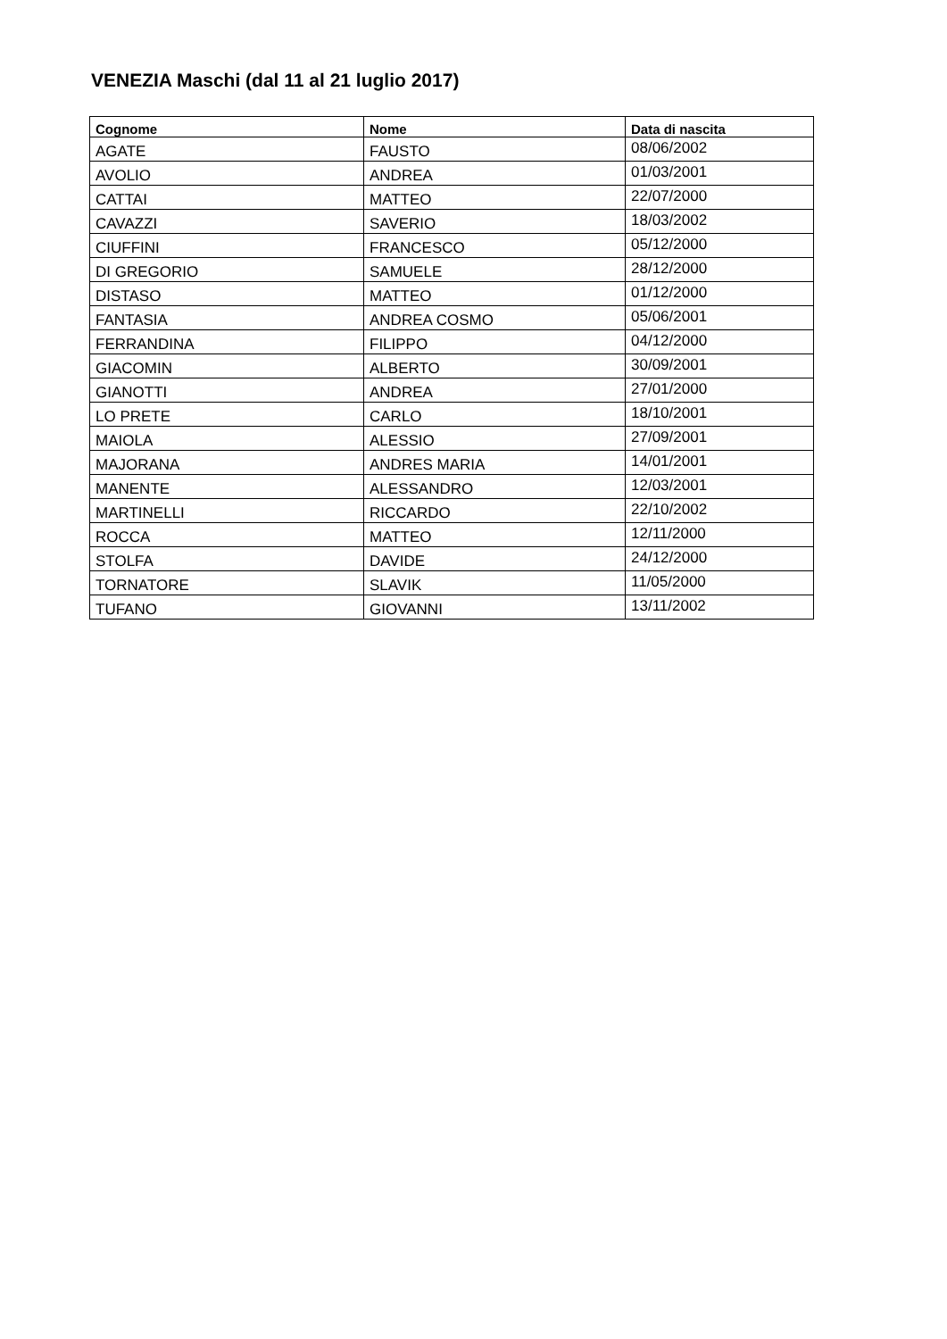VENEZIA Maschi (dal 11 al 21 luglio 2017)
| Cognome | Nome | Data di nascita |
| --- | --- | --- |
| AGATE | FAUSTO | 08/06/2002 |
| AVOLIO | ANDREA | 01/03/2001 |
| CATTAI | MATTEO | 22/07/2000 |
| CAVAZZI | SAVERIO | 18/03/2002 |
| CIUFFINI | FRANCESCO | 05/12/2000 |
| DI GREGORIO | SAMUELE | 28/12/2000 |
| DISTASO | MATTEO | 01/12/2000 |
| FANTASIA | ANDREA COSMO | 05/06/2001 |
| FERRANDINA | FILIPPO | 04/12/2000 |
| GIACOMIN | ALBERTO | 30/09/2001 |
| GIANOTTI | ANDREA | 27/01/2000 |
| LO PRETE | CARLO | 18/10/2001 |
| MAIOLA | ALESSIO | 27/09/2001 |
| MAJORANA | ANDRES MARIA | 14/01/2001 |
| MANENTE | ALESSANDRO | 12/03/2001 |
| MARTINELLI | RICCARDO | 22/10/2002 |
| ROCCA | MATTEO | 12/11/2000 |
| STOLFA | DAVIDE | 24/12/2000 |
| TORNATORE | SLAVIK | 11/05/2000 |
| TUFANO | GIOVANNI | 13/11/2002 |